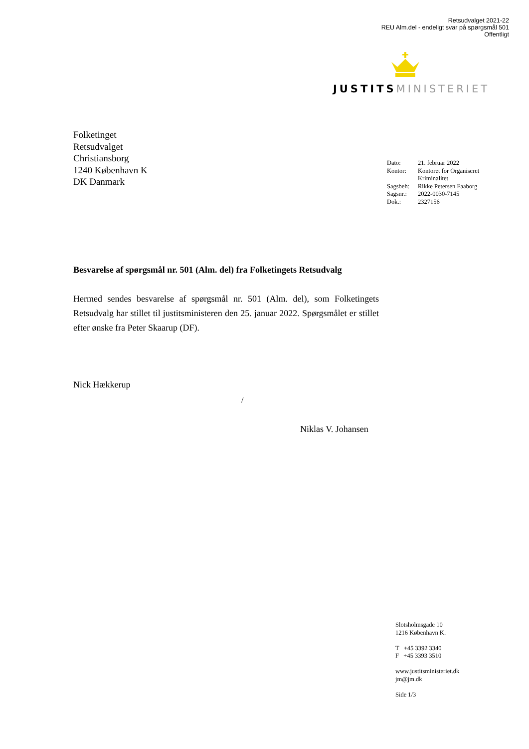Retsudvalget 2021-22
REU Alm.del - endeligt svar på spørgsmål 501
Offentligt
JUSTITS MINISTERIET
Folketinget
Retsudvalget
Christiansborg
1240 København K
DK Danmark
| Dato: | 21. februar 2022 |
| Kontor: | Kontoret for Organiseret Kriminalitet |
| Sagsbeh: | Rikke Petersen Faaborg |
| Sagsnr.: | 2022-0030-7145 |
| Dok.: | 2327156 |
Besvarelse af spørgsmål nr. 501 (Alm. del) fra Folketingets Retsudvalg
Hermed sendes besvarelse af spørgsmål nr. 501 (Alm. del), som Folketingets Retsudvalg har stillet til justitsministeren den 25. januar 2022. Spørgsmålet er stillet efter ønske fra Peter Skaarup (DF).
Nick Hækkerup
/
Niklas V. Johansen
Slotsholmsgade 10
1216 København K.
T +45 3392 3340
F +45 3393 3510
www.justitsministeriet.dk
jm@jm.dk
Side 1/3